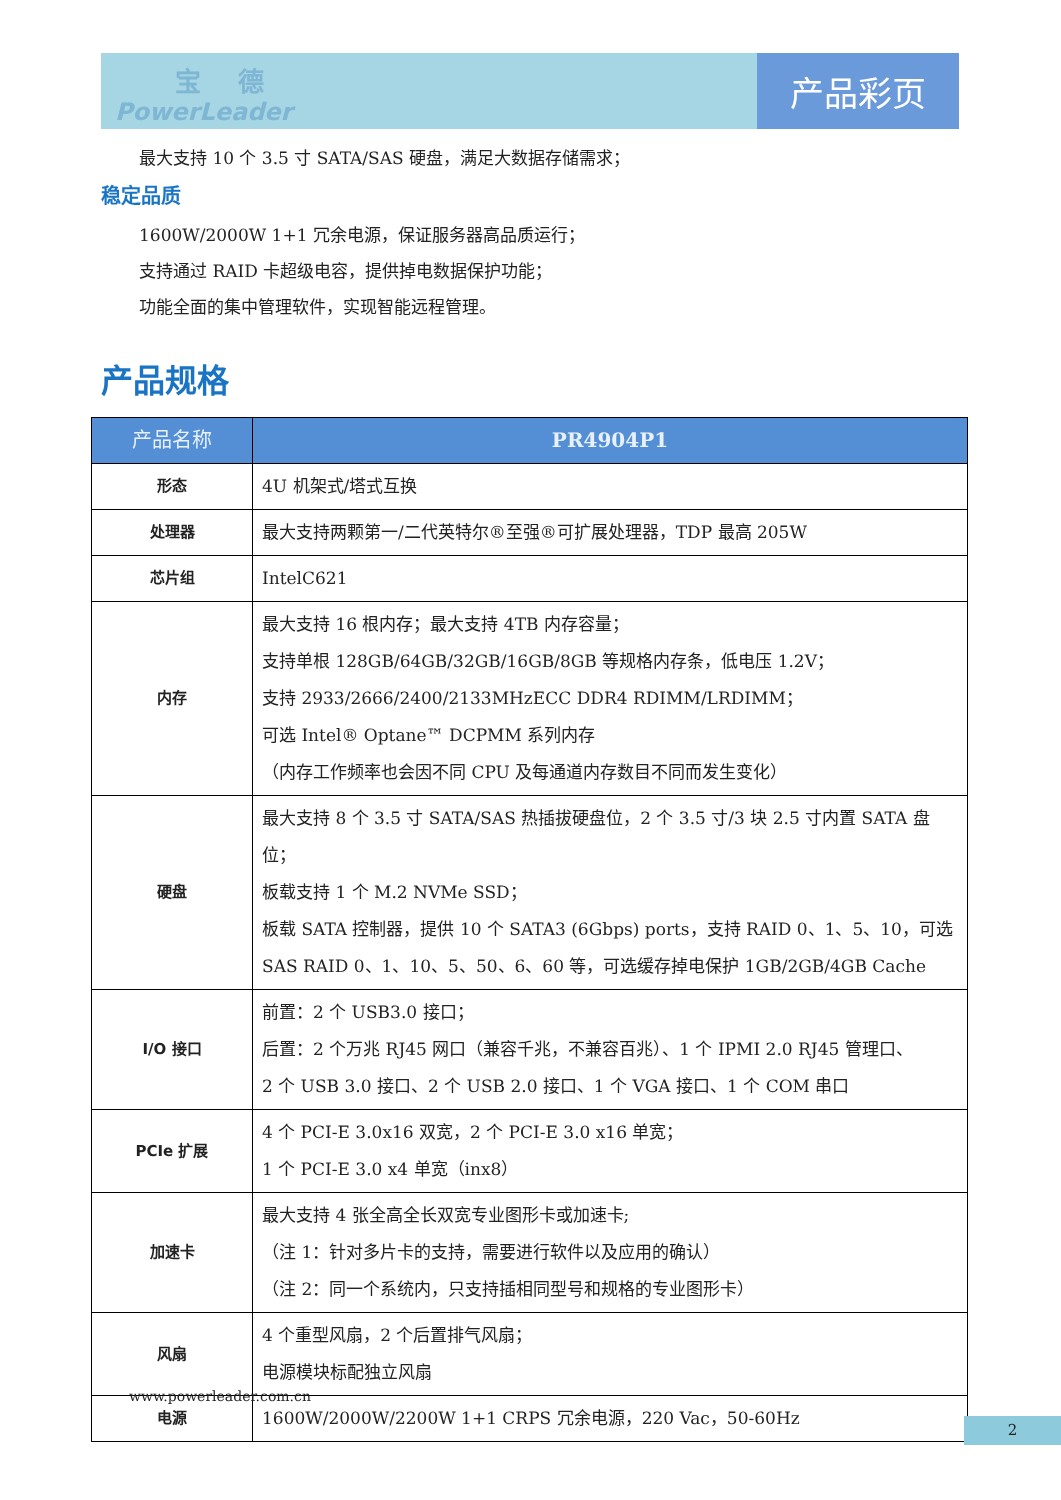宝 德
PowerLeader
产品彩页
最大支持 10 个 3.5 寸 SATA/SAS 硬盘，满足大数据存储需求；
稳定品质
1600W/2000W 1+1 冗余电源，保证服务器高品质运行；
支持通过 RAID 卡超级电容，提供掉电数据保护功能；
功能全面的集中管理软件，实现智能远程管理。
产品规格
| 产品名称 | PR4904P1 |
| --- | --- |
| 形态 | 4U 机架式/塔式互换 |
| 处理器 | 最大支持两颗第一/二代英特尔®至强®可扩展处理器，TDP 最高 205W |
| 芯片组 | IntelC621 |
| 内存 | 最大支持 16 根内存；最大支持 4TB 内存容量； 支持单根 128GB/64GB/32GB/16GB/8GB 等规格内存条，低电压 1.2V； 支持 2933/2666/2400/2133MHzECC DDR4 RDIMM/LRDIMM； 可选 Intel® Optane™ DCPMM 系列内存 （内存工作频率也会因不同 CPU 及每通道内存数目不同而发生变化） |
| 硬盘 | 最大支持 8 个 3.5 寸 SATA/SAS 热插拔硬盘位，2 个 3.5 寸/3 块 2.5 寸内置 SATA 盘位； 板载支持 1 个 M.2 NVMe SSD； 板载 SATA 控制器，提供 10 个 SATA3 (6Gbps) ports，支持 RAID 0、1、5、10，可选 SAS RAID 0、1、10、5、50、6、60 等，可选缓存掉电保护 1GB/2GB/4GB Cache |
| I/O 接口 | 前置：2 个 USB3.0 接口； 后置：2 个万兆 RJ45 网口（兼容千兆，不兼容百兆）、1 个 IPMI 2.0 RJ45 管理口、 2 个 USB 3.0 接口、2 个 USB 2.0 接口、1 个 VGA 接口、1 个 COM 串口 |
| PCIe 扩展 | 4 个 PCI-E 3.0x16 双宽，2 个 PCI-E 3.0 x16 单宽； 1 个 PCI-E 3.0 x4 单宽（inx8） |
| 加速卡 | 最大支持 4 张全高全长双宽专业图形卡或加速卡; （注 1：针对多片卡的支持，需要进行软件以及应用的确认） （注 2：同一个系统内，只支持插相同型号和规格的专业图形卡） |
| 风扇 | 4 个重型风扇，2 个后置排气风扇； 电源模块标配独立风扇 |
| 电源 | 1600W/2000W/2200W 1+1 CRPS 冗余电源，220 Vac，50-60Hz |
www.powerleader.com.cn
2